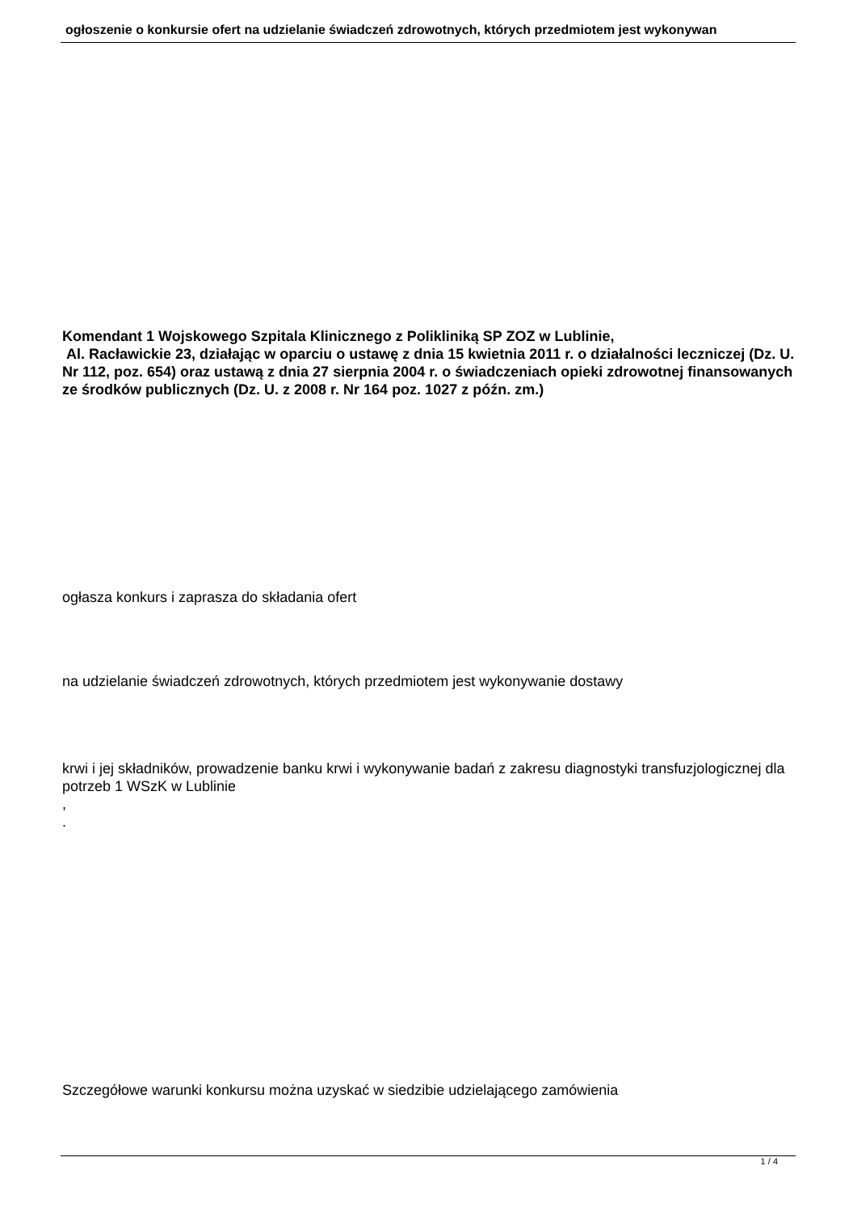ogłoszenie o konkursie ofert na udzielanie świadczeń zdrowotnych, których przedmiotem jest wykonywan
Komendant 1 Wojskowego Szpitala Klinicznego z Polikliniką SP ZOZ w Lublinie,
Al. Racławickie 23, działając w oparciu o ustawę z dnia 15 kwietnia 2011 r. o działalności leczniczej (Dz. U. Nr 112, poz. 654) oraz ustawą z dnia 27 sierpnia 2004 r. o świadczeniach opieki zdrowotnej finansowanych ze środków publicznych (Dz. U. z 2008 r. Nr 164 poz. 1027 z późn. zm.)
ogłasza konkurs i zaprasza do składania ofert
na udzielanie świadczeń zdrowotnych, których przedmiotem jest wykonywanie dostawy
krwi i jej składników, prowadzenie banku krwi i wykonywanie badań z zakresu diagnostyki transfuzjologicznej dla potrzeb 1 WSzK w Lublinie
,
.
Szczegółowe warunki konkursu można uzyskać w siedzibie udzielającego zamówienia
1 / 4